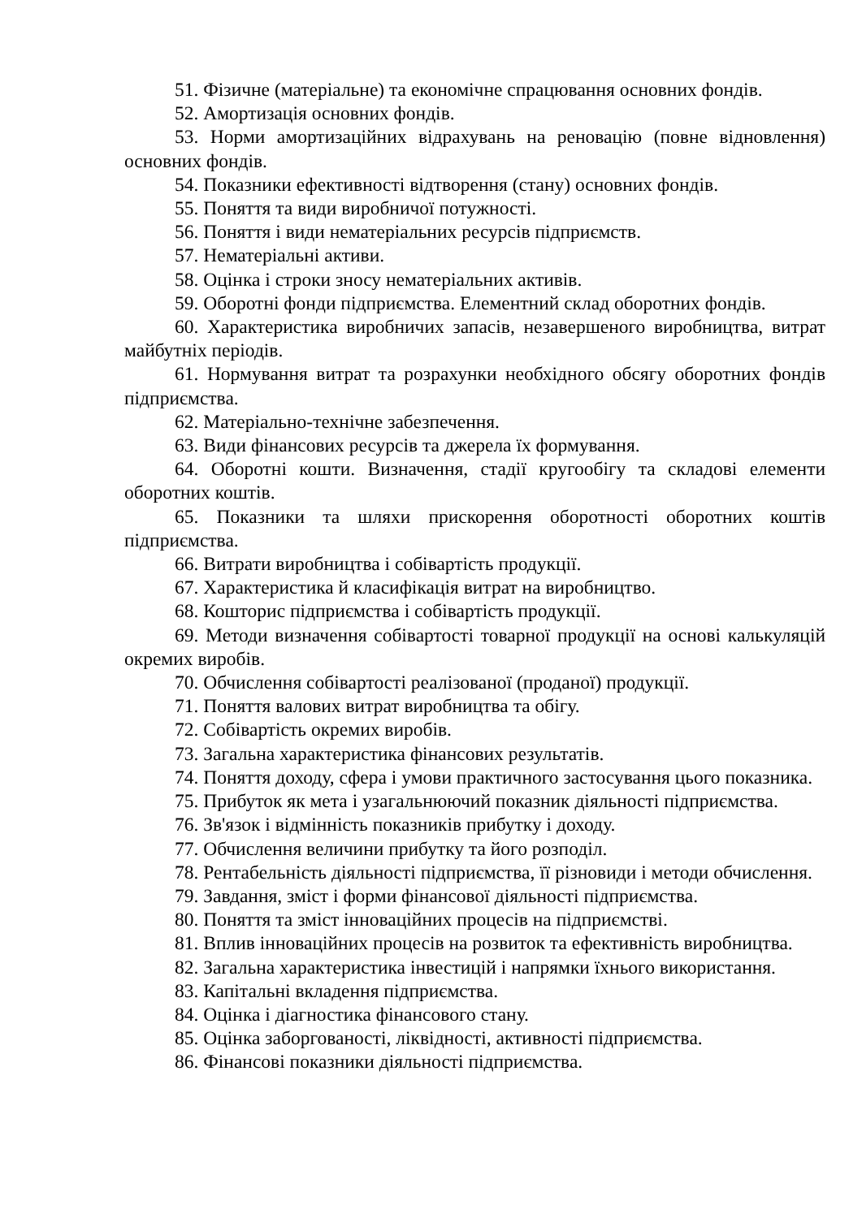51. Фізичне (матеріальне) та економічне спрацювання основних фондів.
52. Амортизація основних фондів.
53. Норми амортизаційних відрахувань на реновацію (повне відновлення) основних фондів.
54. Показники ефективності відтворення (стану) основних фондів.
55. Поняття та види виробничої потужності.
56. Поняття і види нематеріальних ресурсів підприємств.
57. Нематеріальні активи.
58. Оцінка і строки зносу нематеріальних активів.
59. Оборотні фонди підприємства. Елементний склад оборотних фондів.
60. Характеристика виробничих запасів, незавершеного виробництва, витрат майбутніх періодів.
61. Нормування витрат та розрахунки необхідного обсягу оборотних фондів підприємства.
62. Матеріально-технічне забезпечення.
63. Види фінансових ресурсів та джерела їх формування.
64. Оборотні кошти. Визначення, стадії кругообігу та складові елементи оборотних коштів.
65. Показники та шляхи прискорення оборотності оборотних коштів підприємства.
66. Витрати виробництва і собівартість продукції.
67. Характеристика й класифікація витрат на виробництво.
68. Кошторис підприємства і собівартість продукції.
69. Методи визначення собівартості товарної продукції на основі калькуляцій окремих виробів.
70. Обчислення собівартості реалізованої (проданої) продукції.
71. Поняття валових витрат виробництва та обігу.
72. Собівартість окремих виробів.
73. Загальна характеристика фінансових результатів.
74. Поняття доходу, сфера і умови практичного застосування цього показника.
75. Прибуток як мета і узагальнюючий показник діяльності підприємства.
76. Зв'язок і відмінність показників прибутку і доходу.
77. Обчислення величини прибутку та його розподіл.
78. Рентабельність діяльності підприємства, її різновиди і методи обчислення.
79. Завдання, зміст і форми фінансової діяльності підприємства.
80. Поняття та зміст інноваційних процесів на підприємстві.
81. Вплив інноваційних процесів на розвиток та ефективність виробництва.
82. Загальна характеристика інвестицій і напрямки їхнього використання.
83. Капітальні вкладення підприємства.
84. Оцінка і діагностика фінансового стану.
85. Оцінка заборгованості, ліквідності, активності підприємства.
86. Фінансові показники діяльності підприємства.